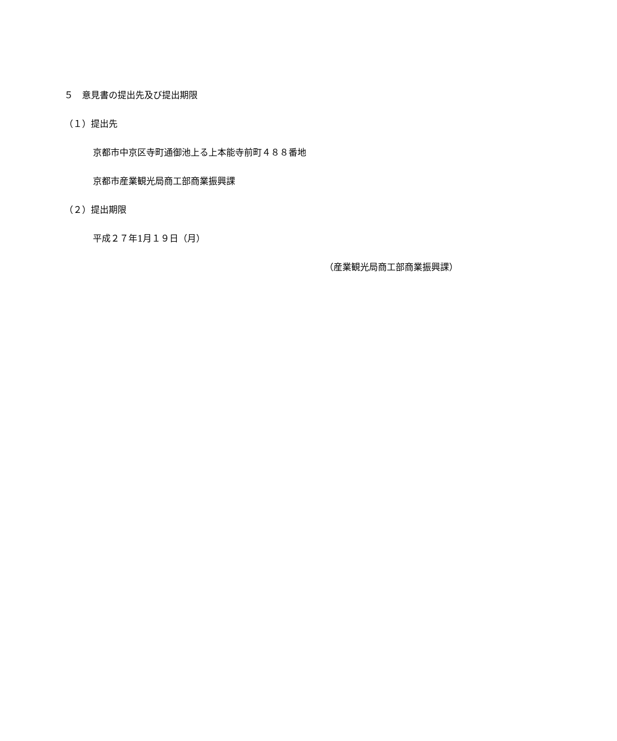５　意見書の提出先及び提出期限
（１）提出先
京都市中京区寺町通御池上る上本能寺前町４８８番地
京都市産業観光局商工部商業振興課
（２）提出期限
平成２７年1月１９日（月）
（産業観光局商工部商業振興課）